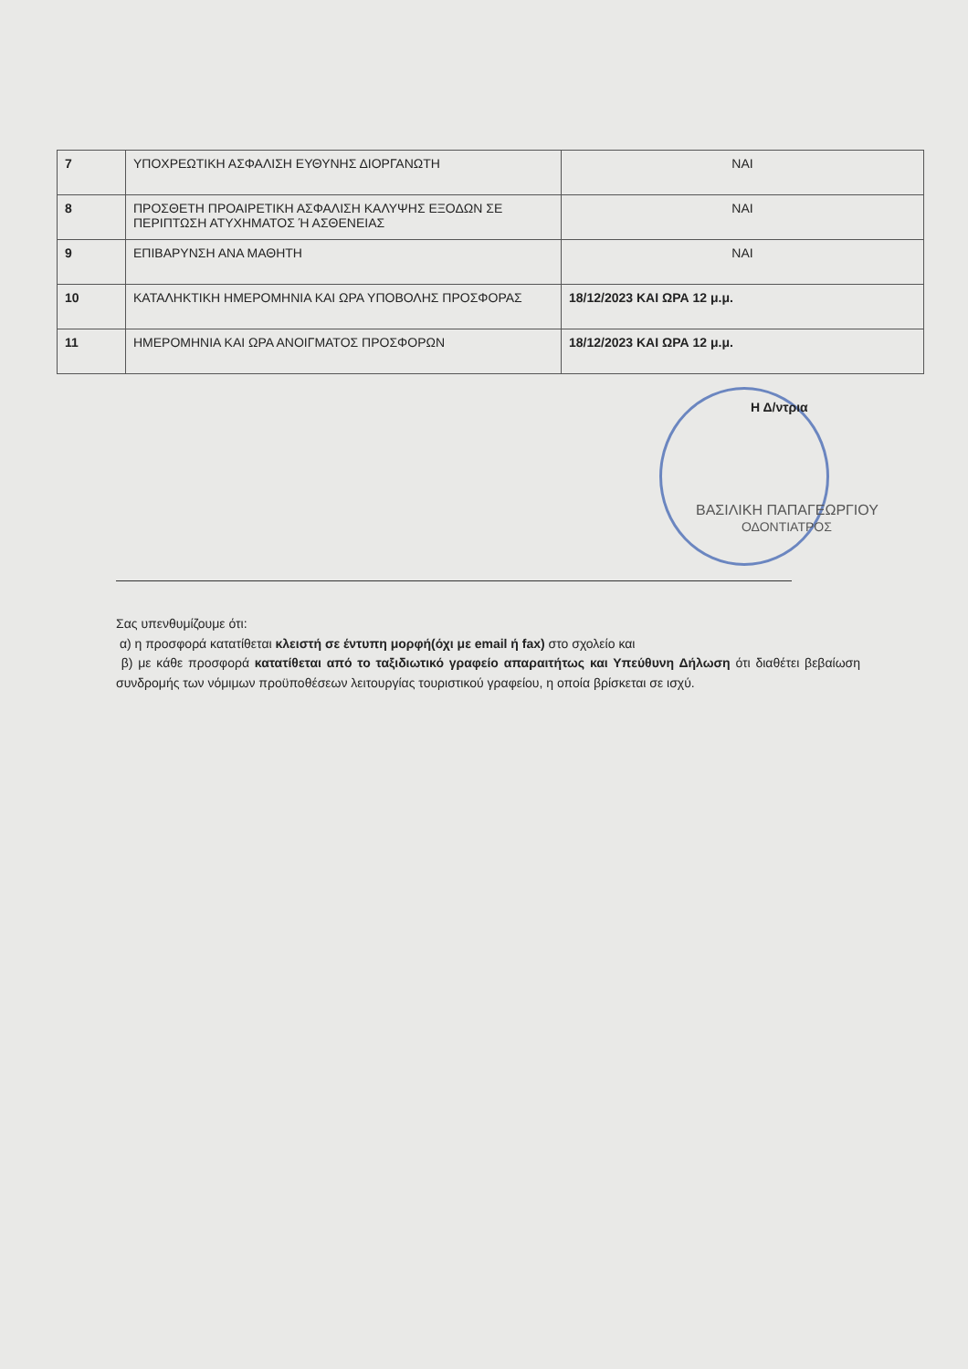| 7 | ΥΠΟΧΡΕΩΤΙΚΗ ΑΣΦΑΛΙΣΗ ΕΥΘΥΝΗΣ ΔΙΟΡΓΑΝΩΤΗ | ΝΑΙ |
| 8 | ΠΡΟΣΘΕΤΗ ΠΡΟΑΙΡΕΤΙΚΗ ΑΣΦΑΛΙΣΗ ΚΑΛΥΨΗΣ ΕΞΟΔΩΝ ΣΕ ΠΕΡΙΠΤΩΣΗ ΑΤΥΧΗΜΑΤΟΣ Ή ΑΣΘΕΝΕΙΑΣ | ΝΑΙ |
| 9 | ΕΠΙΒΑΡΥΝΣΗ ΑΝΑ ΜΑΘΗΤΗ | ΝΑΙ |
| 10 | ΚΑΤΑΛΗΚΤΙΚΗ ΗΜΕΡΟΜΗΝΙΑ ΚΑΙ ΩΡΑ ΥΠΟΒΟΛΗΣ ΠΡΟΣΦΟΡΑΣ | 18/12/2023 ΚΑΙ ΩΡΑ 12 μ.μ. |
| 11 | ΗΜΕΡΟΜΗΝΙΑ ΚΑΙ ΩΡΑ ΑΝΟΙΓΜΑΤΟΣ ΠΡΟΣΦΟΡΩΝ | 18/12/2023 ΚΑΙ ΩΡΑ 12 μ.μ. |
Η Δ/ντρια
ΒΑΣΙΛΙΚΗ ΠΑΠΑΓΕΩΡΓΙΟΥ
ΟΔΟΝΤΙΑΤΡΟΣ
Σας υπενθυμίζουμε ότι:
α) η προσφορά κατατίθεται κλειστή σε έντυπη μορφή(όχι με email ή fax) στο σχολείο και
β) με κάθε προσφορά κατατίθεται από το ταξιδιωτικό γραφείο απαραιτήτως και Υπεύθυνη Δήλωση ότι διαθέτει βεβαίωση συνδρομής των νόμιμων προϋποθέσεων λειτουργίας τουριστικού γραφείου, η οποία βρίσκεται σε ισχύ.